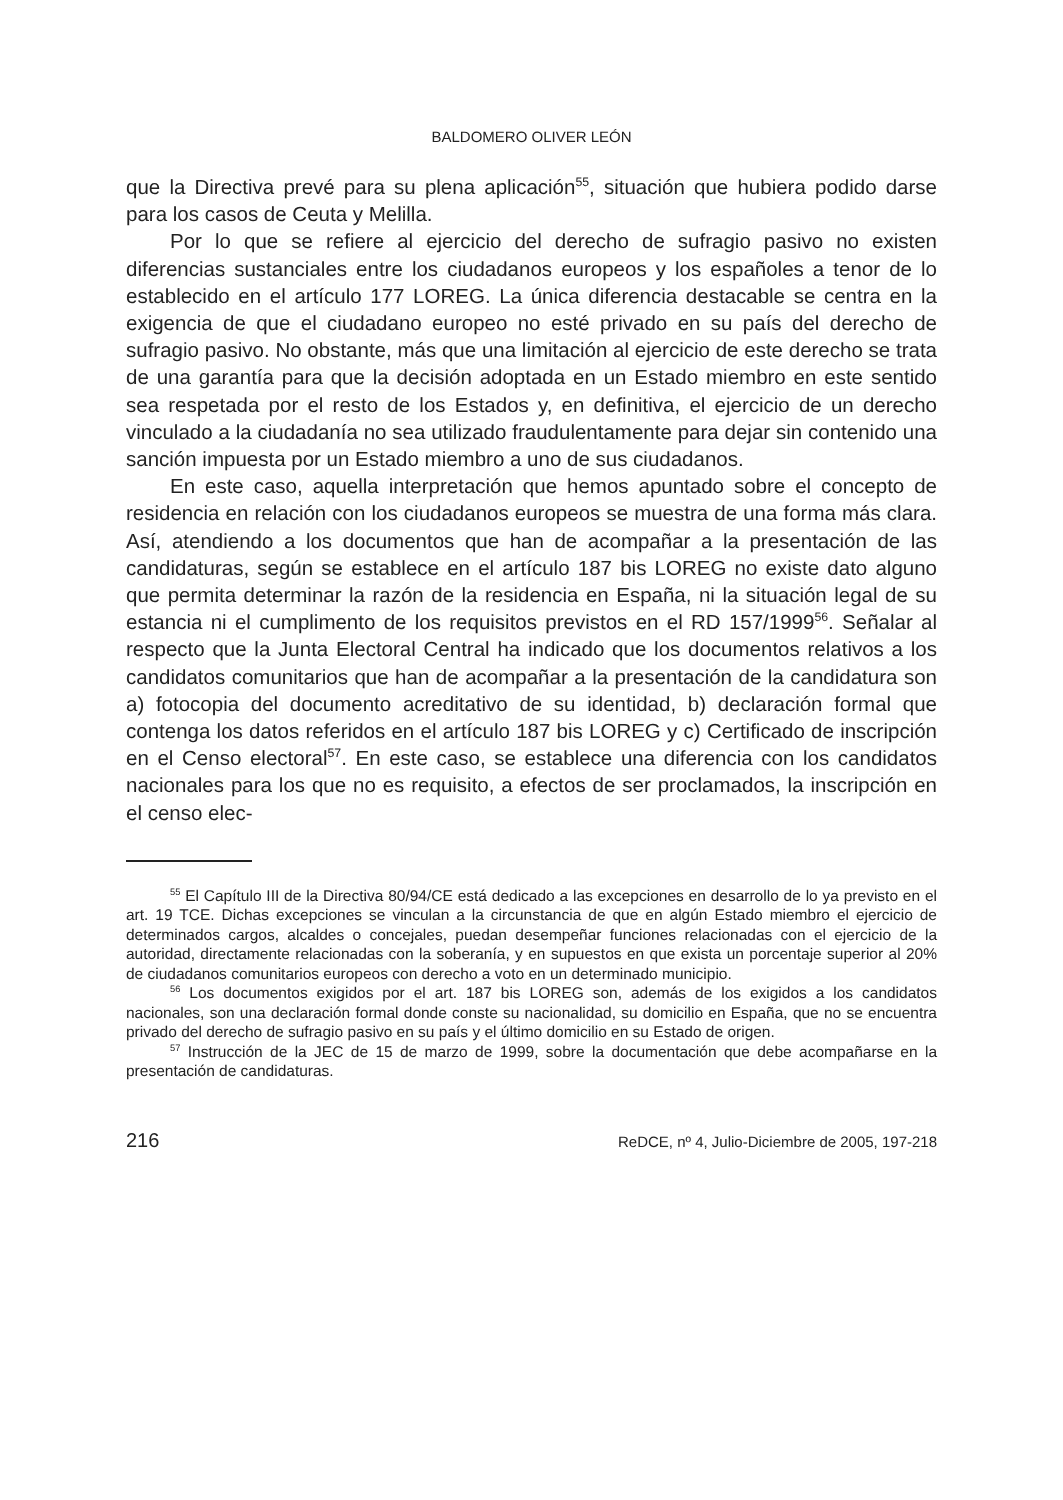BALDOMERO OLIVER LEÓN
que la Directiva prevé para su plena aplicación<sup>55</sup>, situación que hubiera podido darse para los casos de Ceuta y Melilla.
Por lo que se refiere al ejercicio del derecho de sufragio pasivo no existen diferencias sustanciales entre los ciudadanos europeos y los españoles a tenor de lo establecido en el artículo 177 LOREG. La única diferencia destacable se centra en la exigencia de que el ciudadano europeo no esté privado en su país del derecho de sufragio pasivo. No obstante, más que una limitación al ejercicio de este derecho se trata de una garantía para que la decisión adoptada en un Estado miembro en este sentido sea respetada por el resto de los Estados y, en definitiva, el ejercicio de un derecho vinculado a la ciudadanía no sea utilizado fraudulentamente para dejar sin contenido una sanción impuesta por un Estado miembro a uno de sus ciudadanos.
En este caso, aquella interpretación que hemos apuntado sobre el concepto de residencia en relación con los ciudadanos europeos se muestra de una forma más clara. Así, atendiendo a los documentos que han de acompañar a la presentación de las candidaturas, según se establece en el artículo 187 bis LOREG no existe dato alguno que permita determinar la razón de la residencia en España, ni la situación legal de su estancia ni el cumplimento de los requisitos previstos en el RD 157/1999<sup>56</sup>. Señalar al respecto que la Junta Electoral Central ha indicado que los documentos relativos a los candidatos comunitarios que han de acompañar a la presentación de la candidatura son a) fotocopia del documento acreditativo de su identidad, b) declaración formal que contenga los datos referidos en el artículo 187 bis LOREG y c) Certificado de inscripción en el Censo electoral<sup>57</sup>. En este caso, se establece una diferencia con los candidatos nacionales para los que no es requisito, a efectos de ser proclamados, la inscripción en el censo elec-
<sup>55</sup> El Capítulo III de la Directiva 80/94/CE está dedicado a las excepciones en desarrollo de lo ya previsto en el art. 19 TCE. Dichas excepciones se vinculan a la circunstancia de que en algún Estado miembro el ejercicio de determinados cargos, alcaldes o concejales, puedan desempeñar funciones relacionadas con el ejercicio de la autoridad, directamente relacionadas con la soberanía, y en supuestos en que exista un porcentaje superior al 20% de ciudadanos comunitarios europeos con derecho a voto en un determinado municipio.
<sup>56</sup> Los documentos exigidos por el art. 187 bis LOREG son, además de los exigidos a los candidatos nacionales, son una declaración formal donde conste su nacionalidad, su domicilio en España, que no se encuentra privado del derecho de sufragio pasivo en su país y el último domicilio en su Estado de origen.
<sup>57</sup> Instrucción de la JEC de 15 de marzo de 1999, sobre la documentación que debe acompañarse en la presentación de candidaturas.
216 ReDCE, nº 4, Julio-Diciembre de 2005, 197-218